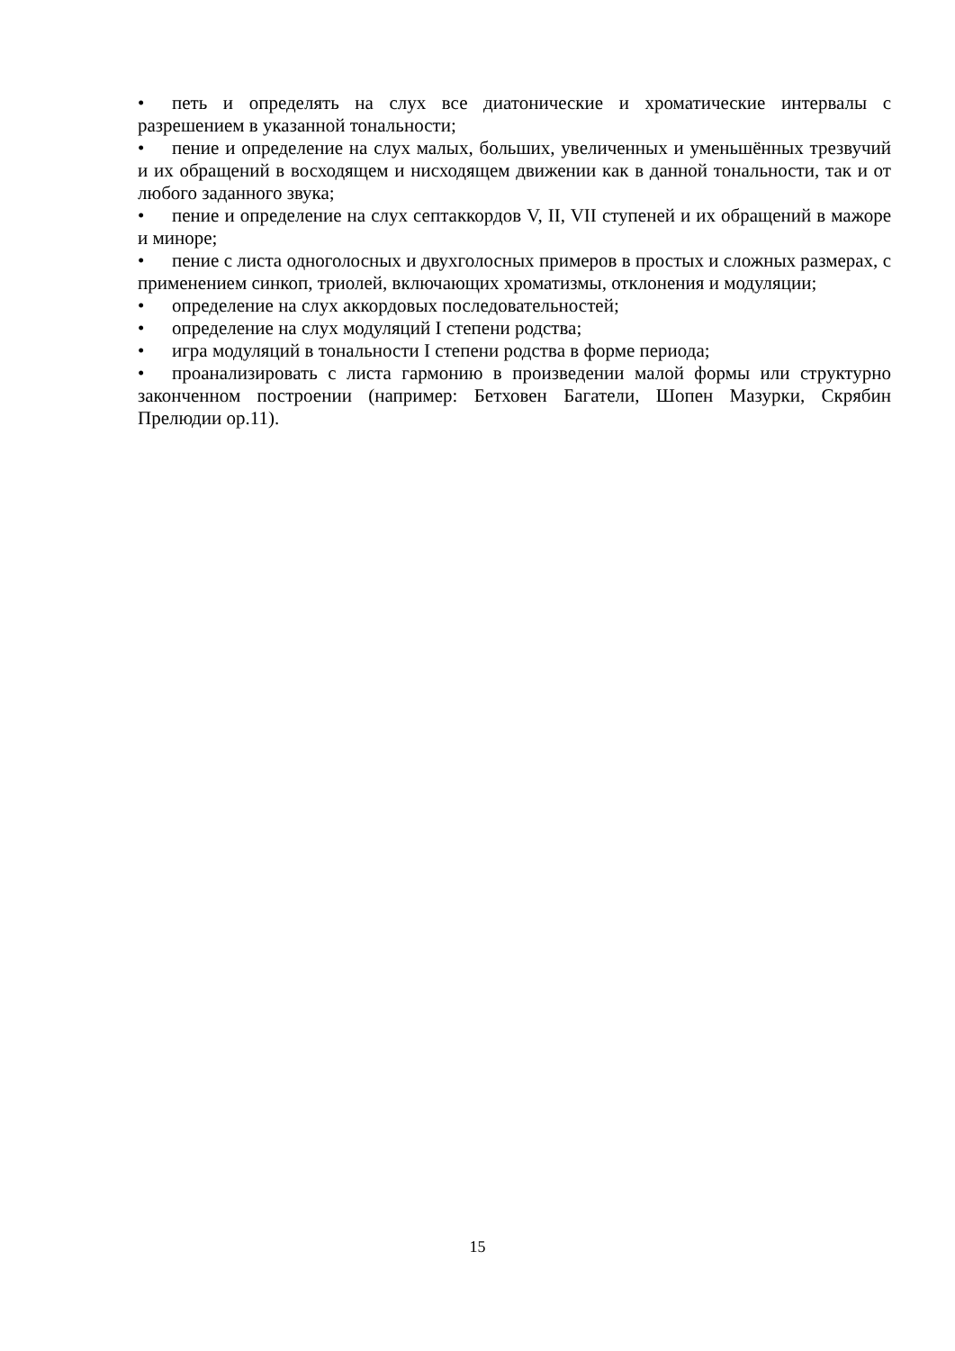• петь и определять на слух все диатонические и хроматические интервалы с разрешением в указанной тональности;
• пение и определение на слух малых, больших, увеличенных и уменьшённых трезвучий и их обращений в восходящем и нисходящем движении как в данной тональности, так и от любого заданного звука;
• пение и определение на слух септаккордов V, II, VII ступеней и их обращений в мажоре и миноре;
• пение с листа одноголосных и двухголосных примеров в простых и сложных размерах, с применением синкоп, триолей, включающих хроматизмы, отклонения и модуляции;
• определение на слух аккордовых последовательностей;
• определение на слух модуляций I степени родства;
• игра модуляций в тональности I степени родства в форме периода;
• проанализировать с листа гармонию в произведении малой формы или структурно законченном построении (например: Бетховен Багатели, Шопен Мазурки, Скрябин Прелюдии ор.11).
15